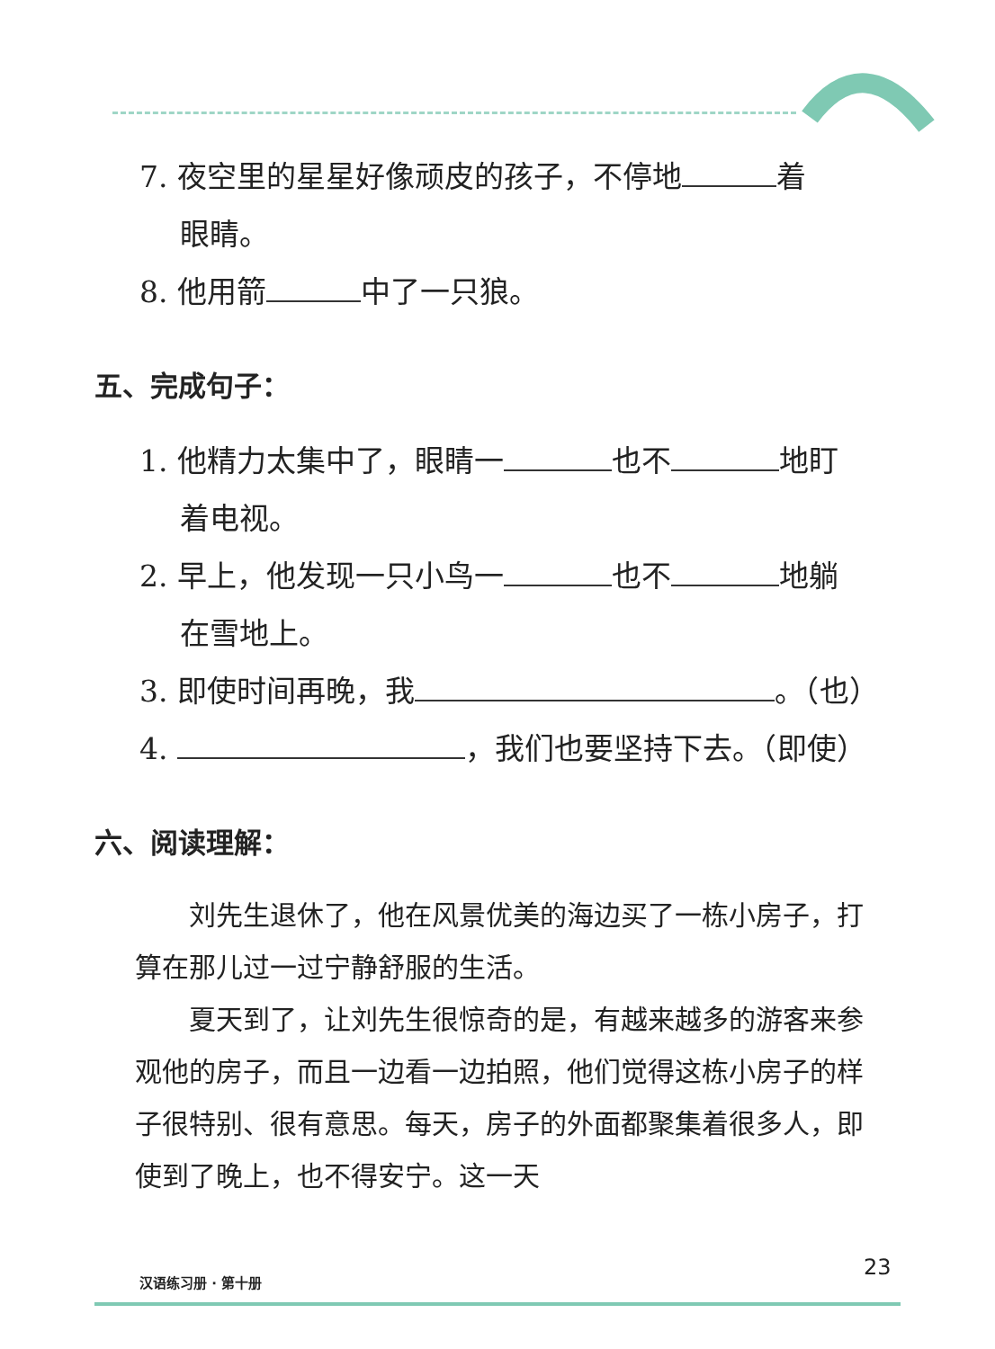7. 夜空里的星星好像顽皮的孩子，不停地 着
眼睛。
8. 他用箭 中了一只狼。
五、完成句子：
1. 他精力太集中了，眼睛一 也不 地盯
着电视。
2. 早上，他发现一只小鸟一 也不 地躺
在雪地上。
3. 即使时间再晚，我 。（也）
4. ，我们也要坚持下去。（即使）
六、阅读理解：
　　刘先生退休了，他在风景优美的海边买了一栋小房子，打算在那儿过一过宁静舒服的生活。
　　夏天到了，让刘先生很惊奇的是，有越来越多的游客来参观他的房子，而且一边看一边拍照，他们觉得这栋小房子的样子很特别、很有意思。每天，房子的外面都聚集着很多人，即使到了晚上，也不得安宁。这一天
汉语练习册 · 第十册
23